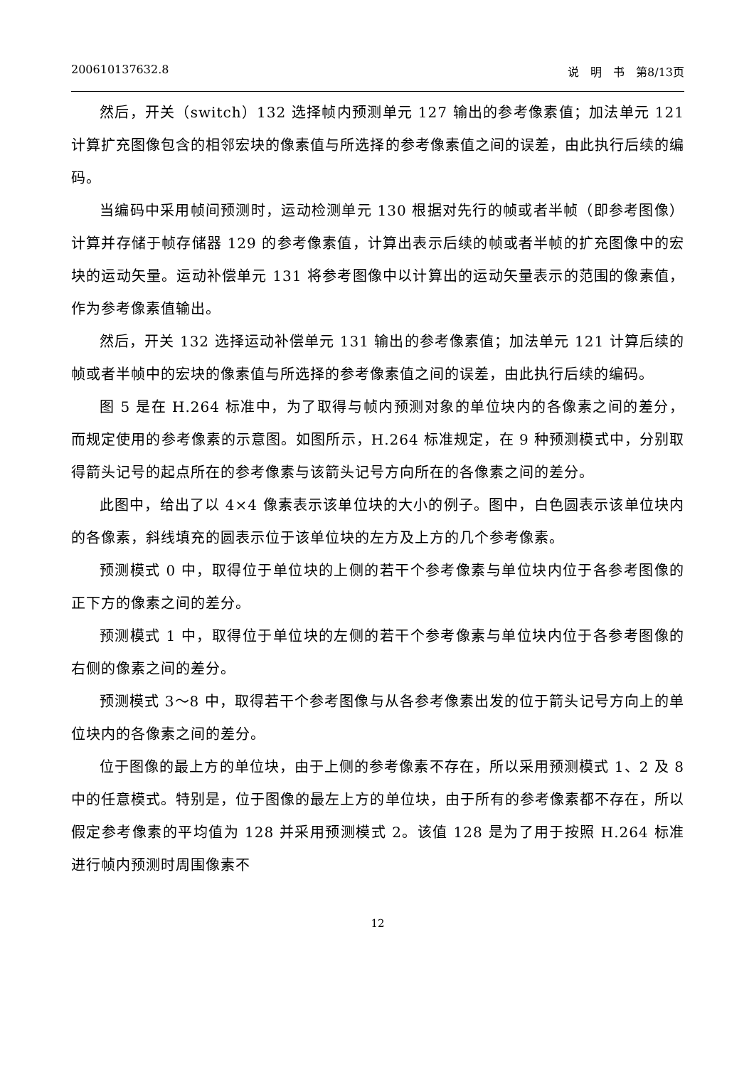200610137632.8 说　明　书　第8/13页
然后，开关（switch）132 选择帧内预测单元 127 输出的参考像素值；加法单元 121 计算扩充图像包含的相邻宏块的像素值与所选择的参考像素值之间的误差，由此执行后续的编码。
当编码中采用帧间预测时，运动检测单元 130 根据对先行的帧或者半帧（即参考图像）计算并存储于帧存储器 129 的参考像素值，计算出表示后续的帧或者半帧的扩充图像中的宏块的运动矢量。运动补偿单元 131 将参考图像中以计算出的运动矢量表示的范围的像素值，作为参考像素值输出。
然后，开关 132 选择运动补偿单元 131 输出的参考像素值；加法单元 121 计算后续的帧或者半帧中的宏块的像素值与所选择的参考像素值之间的误差，由此执行后续的编码。
图 5 是在 H.264 标准中，为了取得与帧内预测对象的单位块内的各像素之间的差分，而规定使用的参考像素的示意图。如图所示，H.264 标准规定，在 9 种预测模式中，分别取得箭头记号的起点所在的参考像素与该箭头记号方向所在的各像素之间的差分。
此图中，给出了以 4×4 像素表示该单位块的大小的例子。图中，白色圆表示该单位块内的各像素，斜线填充的圆表示位于该单位块的左方及上方的几个参考像素。
预测模式 0 中，取得位于单位块的上侧的若干个参考像素与单位块内位于各参考图像的正下方的像素之间的差分。
预测模式 1 中，取得位于单位块的左侧的若干个参考像素与单位块内位于各参考图像的右侧的像素之间的差分。
预测模式 3～8 中，取得若干个参考图像与从各参考像素出发的位于箭头记号方向上的单位块内的各像素之间的差分。
位于图像的最上方的单位块，由于上侧的参考像素不存在，所以采用预测模式 1、2 及 8 中的任意模式。特别是，位于图像的最左上方的单位块，由于所有的参考像素都不存在，所以假定参考像素的平均值为 128 并采用预测模式 2。该值 128 是为了用于按照 H.264 标准进行帧内预测时周围像素不
12